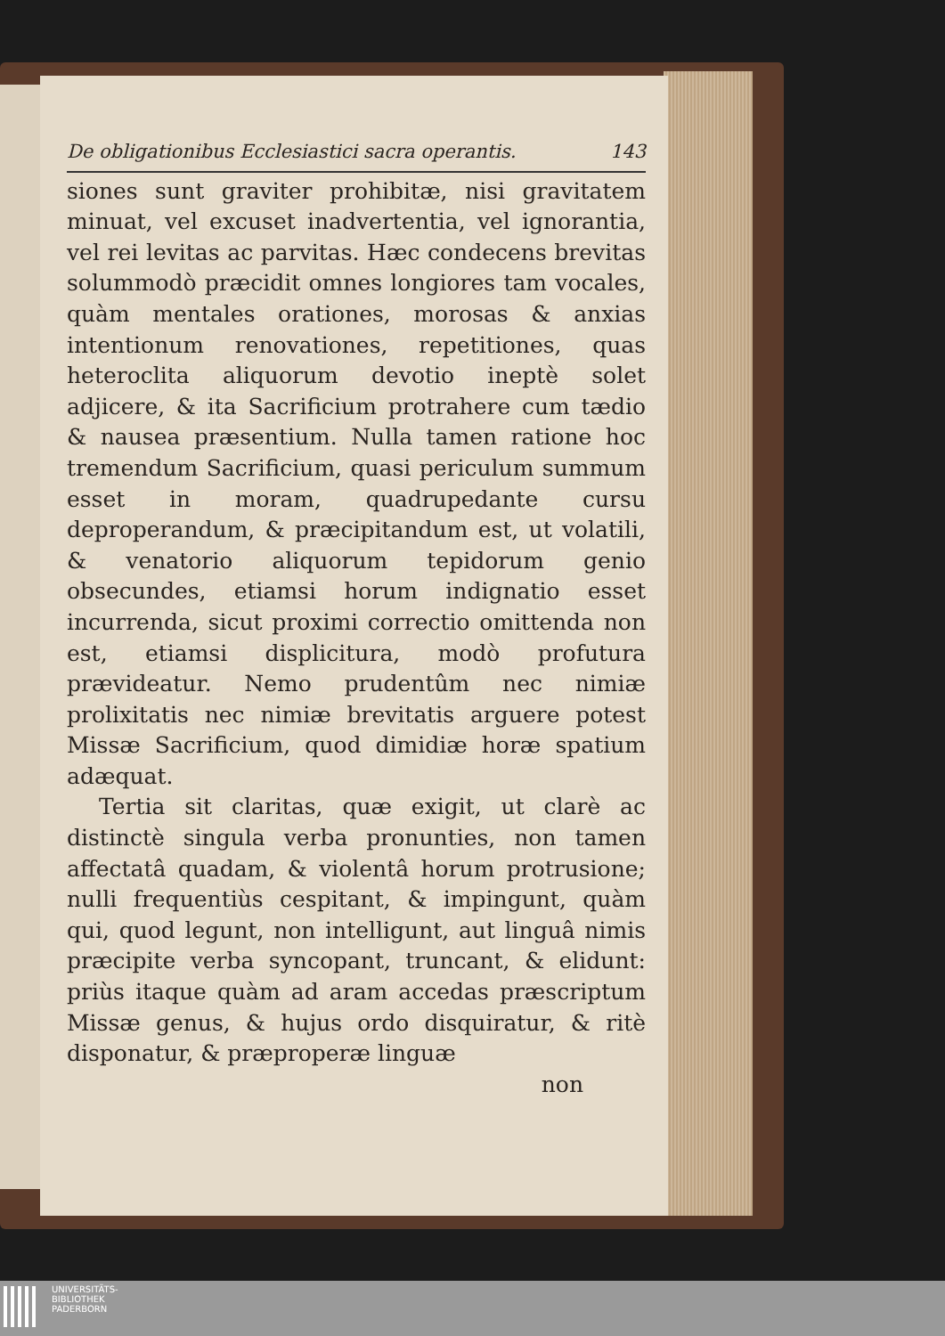De obligationibus Ecclesiastici sacra operantis. 143
siones sunt graviter prohibitæ, nisi gravitatem minuat, vel excuset inadvertentia, vel ignorantia, vel rei levitas ac parvitas. Hæc condecens brevitas solummodò præcidit omnes longiores tam vocales, quàm mentales orationes, morosas & anxias intentionum renovationes, repetitiones, quas heteroclita aliquorum devotio ineptè solet adjicere, & ita Sacrificium protrahere cum tædio & nausea præsentium. Nulla tamen ratione hoc tremendum Sacrificium, quasi periculum summum esset in moram, quadrupedante cursu deproperandum, & præcipitandum est, ut volatili, & venatorio aliquorum tepidorum genio obsecundes, etiamsi horum indignatio esset incurrenda, sicut proximi correctio omittenda non est, etiamsi displicitura, modò profutura prævideatur. Nemo prudentûm nec nimiæ prolixitatis nec nimiæ brevitatis arguere potest Missæ Sacrificium, quod dimidiæ horæ spatium adæquat.
Tertia sit claritas, quæ exigit, ut clarè ac distinctè singula verba pronunties, non tamen affectatâ quadam, & violentâ horum protrusione; nulli frequentiùs cespitant, & impingunt, quàm qui, quod legunt, non intelligunt, aut linguâ nimis præcipite verba syncopant, truncant, & elidunt: priùs itaque quàm ad aram accedas præscriptum Missæ genus, & hujus ordo disquiratur, & ritè disponatur, & præproperæ linguæ
non
UNIVERSITÄTS-
BIBLIOTHEK
PADERBORN